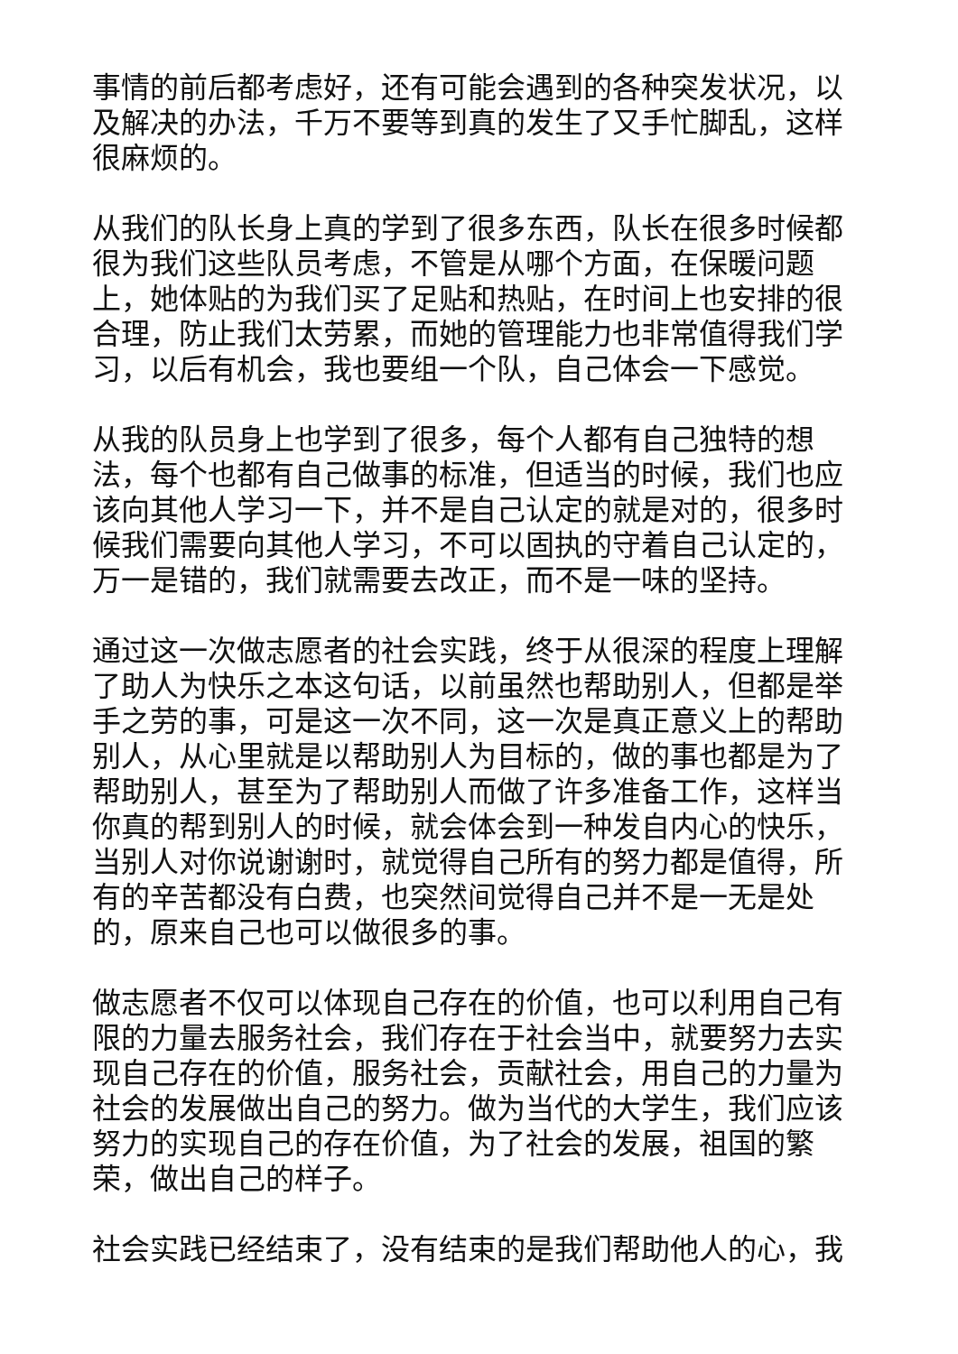事情的前后都考虑好，还有可能会遇到的各种突发状况，以及解决的办法，千万不要等到真的发生了又手忙脚乱，这样很麻烦的。
从我们的队长身上真的学到了很多东西，队长在很多时候都很为我们这些队员考虑，不管是从哪个方面，在保暖问题上，她体贴的为我们买了足贴和热贴，在时间上也安排的很合理，防止我们太劳累，而她的管理能力也非常值得我们学习，以后有机会，我也要组一个队，自己体会一下感觉。
从我的队员身上也学到了很多，每个人都有自己独特的想法，每个也都有自己做事的标准，但适当的时候，我们也应该向其他人学习一下，并不是自己认定的就是对的，很多时候我们需要向其他人学习，不可以固执的守着自己认定的，万一是错的，我们就需要去改正，而不是一味的坚持。
通过这一次做志愿者的社会实践，终于从很深的程度上理解了助人为快乐之本这句话，以前虽然也帮助别人，但都是举手之劳的事，可是这一次不同，这一次是真正意义上的帮助别人，从心里就是以帮助别人为目标的，做的事也都是为了帮助别人，甚至为了帮助别人而做了许多准备工作，这样当你真的帮到别人的时候，就会体会到一种发自内心的快乐，当别人对你说谢谢时，就觉得自己所有的努力都是值得，所有的辛苦都没有白费，也突然间觉得自己并不是一无是处的，原来自己也可以做很多的事。
做志愿者不仅可以体现自己存在的价值，也可以利用自己有限的力量去服务社会，我们存在于社会当中，就要努力去实现自己存在的价值，服务社会，贡献社会，用自己的力量为社会的发展做出自己的努力。做为当代的大学生，我们应该努力的实现自己的存在价值，为了社会的发展，祖国的繁荣，做出自己的样子。
社会实践已经结束了，没有结束的是我们帮助他人的心，我